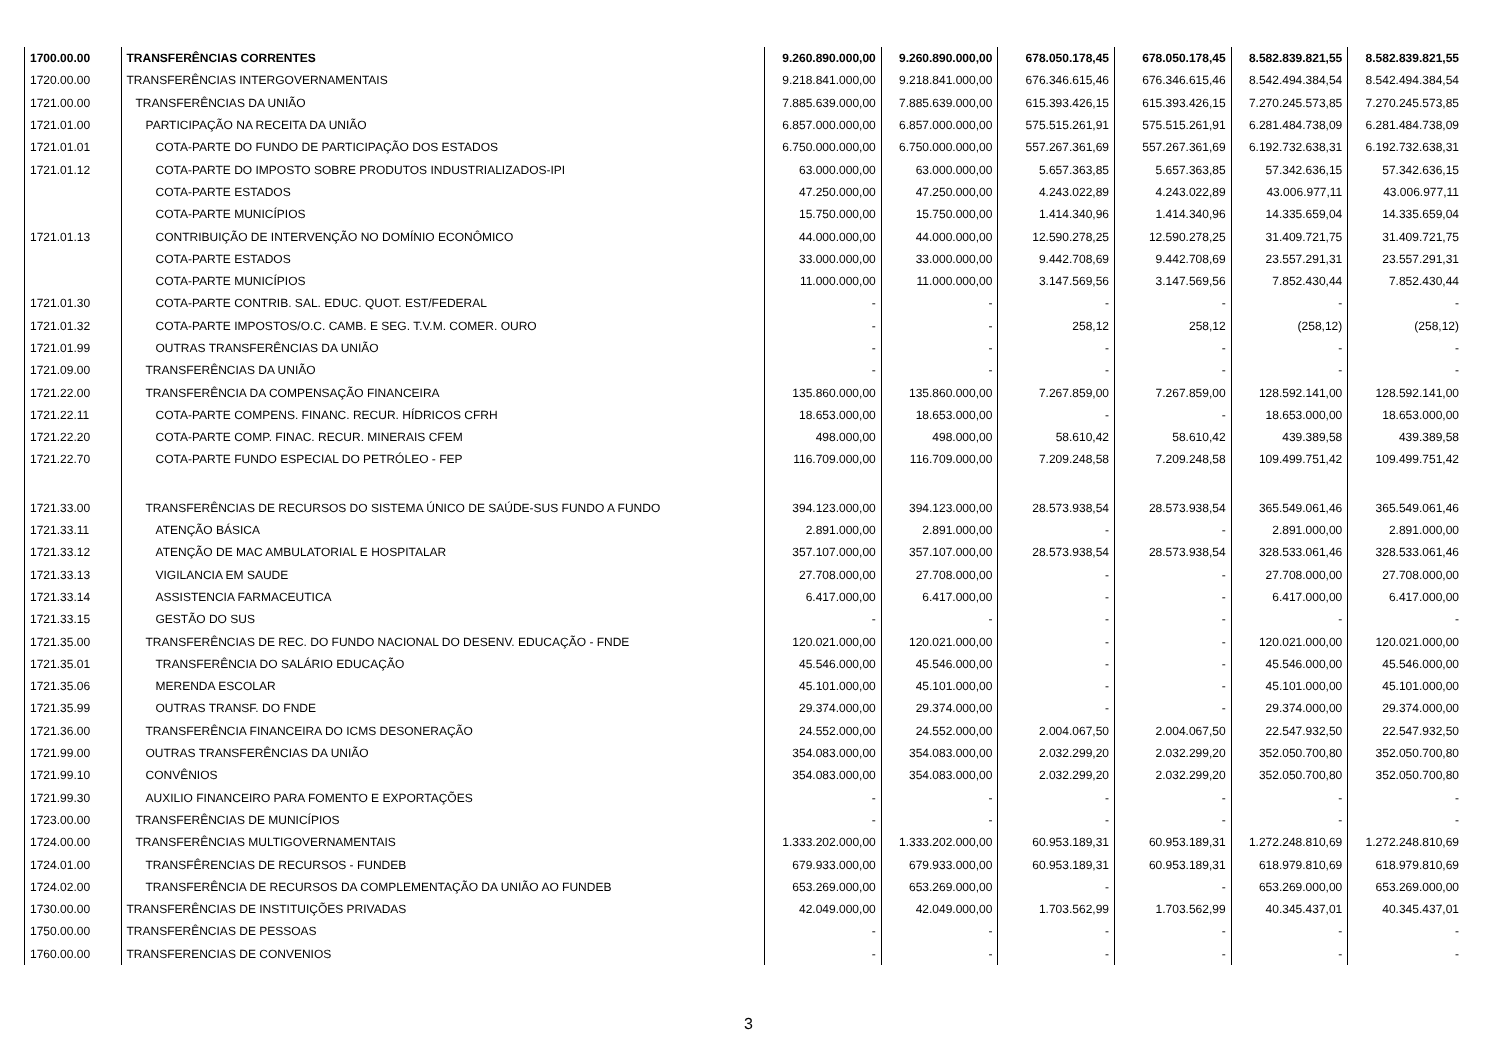| 1700.00.00 | TRANSFERÊNCIAS CORRENTES | 9.260.890.000,00 | 9.260.890.000,00 | 678.050.178,45 | 678.050.178,45 | 8.582.839.821,55 | 8.582.839.821,55 |
| 1720.00.00 | TRANSFERÊNCIAS INTERGOVERNAMENTAIS | 9.218.841.000,00 | 9.218.841.000,00 | 676.346.615,46 | 676.346.615,46 | 8.542.494.384,54 | 8.542.494.384,54 |
| 1721.00.00 | TRANSFERÊNCIAS DA UNIÃO | 7.885.639.000,00 | 7.885.639.000,00 | 615.393.426,15 | 615.393.426,15 | 7.270.245.573,85 | 7.270.245.573,85 |
| 1721.01.00 | PARTICIPAÇÃO NA RECEITA DA UNIÃO | 6.857.000.000,00 | 6.857.000.000,00 | 575.515.261,91 | 575.515.261,91 | 6.281.484.738,09 | 6.281.484.738,09 |
| 1721.01.01 | COTA-PARTE DO FUNDO DE PARTICIPAÇÃO DOS ESTADOS | 6.750.000.000,00 | 6.750.000.000,00 | 557.267.361,69 | 557.267.361,69 | 6.192.732.638,31 | 6.192.732.638,31 |
| 1721.01.12 | COTA-PARTE DO IMPOSTO SOBRE PRODUTOS INDUSTRIALIZADOS-IPI | 63.000.000,00 | 63.000.000,00 | 5.657.363,85 | 5.657.363,85 | 57.342.636,15 | 57.342.636,15 |
| | COTA-PARTE ESTADOS | 47.250.000,00 | 47.250.000,00 | 4.243.022,89 | 4.243.022,89 | 43.006.977,11 | 43.006.977,11 |
| | COTA-PARTE MUNICÍPIOS | 15.750.000,00 | 15.750.000,00 | 1.414.340,96 | 1.414.340,96 | 14.335.659,04 | 14.335.659,04 |
| 1721.01.13 | CONTRIBUIÇÃO DE INTERVENÇÃO NO DOMÍNIO ECONÔMICO | 44.000.000,00 | 44.000.000,00 | 12.590.278,25 | 12.590.278,25 | 31.409.721,75 | 31.409.721,75 |
| | COTA-PARTE ESTADOS | 33.000.000,00 | 33.000.000,00 | 9.442.708,69 | 9.442.708,69 | 23.557.291,31 | 23.557.291,31 |
| | COTA-PARTE MUNICÍPIOS | 11.000.000,00 | 11.000.000,00 | 3.147.569,56 | 3.147.569,56 | 7.852.430,44 | 7.852.430,44 |
| 1721.01.30 | COTA-PARTE CONTRIB. SAL. EDUC. QUOT. EST/FEDERAL | - | - | - | - | - | - |
| 1721.01.32 | COTA-PARTE IMPOSTOS/O.C. CAMB. E SEG. T.V.M. COMER. OURO | - | - | 258,12 | 258,12 | (258,12) | (258,12) |
| 1721.01.99 | OUTRAS TRANSFERÊNCIAS DA UNIÃO | - | - | - | - | - | - |
| 1721.09.00 | TRANSFERÊNCIAS DA UNIÃO | - | - | - | - | - | - |
| 1721.22.00 | TRANSFERÊNCIA DA COMPENSAÇÃO FINANCEIRA | 135.860.000,00 | 135.860.000,00 | 7.267.859,00 | 7.267.859,00 | 128.592.141,00 | 128.592.141,00 |
| 1721.22.11 | COTA-PARTE COMPENS. FINANC. RECUR. HÍDRICOS CFRH | 18.653.000,00 | 18.653.000,00 | - | - | 18.653.000,00 | 18.653.000,00 |
| 1721.22.20 | COTA-PARTE COMP. FINAC. RECUR. MINERAIS CFEM | 498.000,00 | 498.000,00 | 58.610,42 | 58.610,42 | 439.389,58 | 439.389,58 |
| 1721.22.70 | COTA-PARTE FUNDO ESPECIAL DO PETRÓLEO - FEP | 116.709.000,00 | 116.709.000,00 | 7.209.248,58 | 7.209.248,58 | 109.499.751,42 | 109.499.751,42 |
| 1721.33.00 | TRANSFERÊNCIAS DE RECURSOS DO SISTEMA ÚNICO DE SAÚDE-SUS FUNDO A FUNDO | 394.123.000,00 | 394.123.000,00 | 28.573.938,54 | 28.573.938,54 | 365.549.061,46 | 365.549.061,46 |
| 1721.33.11 | ATENÇÃO BÁSICA | 2.891.000,00 | 2.891.000,00 | - | - | 2.891.000,00 | 2.891.000,00 |
| 1721.33.12 | ATENÇÃO DE MAC AMBULATORIAL E HOSPITALAR | 357.107.000,00 | 357.107.000,00 | 28.573.938,54 | 28.573.938,54 | 328.533.061,46 | 328.533.061,46 |
| 1721.33.13 | VIGILANCIA EM SAUDE | 27.708.000,00 | 27.708.000,00 | - | - | 27.708.000,00 | 27.708.000,00 |
| 1721.33.14 | ASSISTENCIA FARMACEUTICA | 6.417.000,00 | 6.417.000,00 | - | - | 6.417.000,00 | 6.417.000,00 |
| 1721.33.15 | GESTÃO DO SUS | - | - | - | - | - | - |
| 1721.35.00 | TRANSFERÊNCIAS DE REC. DO FUNDO NACIONAL DO DESENV. EDUCAÇÃO - FNDE | 120.021.000,00 | 120.021.000,00 | - | - | 120.021.000,00 | 120.021.000,00 |
| 1721.35.01 | TRANSFERÊNCIA DO SALÁRIO EDUCAÇÃO | 45.546.000,00 | 45.546.000,00 | - | - | 45.546.000,00 | 45.546.000,00 |
| 1721.35.06 | MERENDA ESCOLAR | 45.101.000,00 | 45.101.000,00 | - | - | 45.101.000,00 | 45.101.000,00 |
| 1721.35.99 | OUTRAS TRANSF. DO FNDE | 29.374.000,00 | 29.374.000,00 | - | - | 29.374.000,00 | 29.374.000,00 |
| 1721.36.00 | TRANSFERÊNCIA FINANCEIRA DO ICMS DESONERAÇÃO | 24.552.000,00 | 24.552.000,00 | 2.004.067,50 | 2.004.067,50 | 22.547.932,50 | 22.547.932,50 |
| 1721.99.00 | OUTRAS TRANSFERÊNCIAS DA UNIÃO | 354.083.000,00 | 354.083.000,00 | 2.032.299,20 | 2.032.299,20 | 352.050.700,80 | 352.050.700,80 |
| 1721.99.10 | CONVÊNIOS | 354.083.000,00 | 354.083.000,00 | 2.032.299,20 | 2.032.299,20 | 352.050.700,80 | 352.050.700,80 |
| 1721.99.30 | AUXILIO FINANCEIRO PARA FOMENTO E EXPORTAÇÕES | - | - | - | - | - | - |
| 1723.00.00 | TRANSFERÊNCIAS DE MUNICÍPIOS | - | - | - | - | - | - |
| 1724.00.00 | TRANSFERÊNCIAS MULTIGOVERNAMENTAIS | 1.333.202.000,00 | 1.333.202.000,00 | 60.953.189,31 | 60.953.189,31 | 1.272.248.810,69 | 1.272.248.810,69 |
| 1724.01.00 | TRANSFÊRENCIAS DE RECURSOS - FUNDEB | 679.933.000,00 | 679.933.000,00 | 60.953.189,31 | 60.953.189,31 | 618.979.810,69 | 618.979.810,69 |
| 1724.02.00 | TRANSFERÊNCIA DE RECURSOS DA COMPLEMENTAÇÃO DA UNIÃO AO FUNDEB | 653.269.000,00 | 653.269.000,00 | - | - | 653.269.000,00 | 653.269.000,00 |
| 1730.00.00 | TRANSFERÊNCIAS DE INSTITUIÇÕES PRIVADAS | 42.049.000,00 | 42.049.000,00 | 1.703.562,99 | 1.703.562,99 | 40.345.437,01 | 40.345.437,01 |
| 1750.00.00 | TRANSFERÊNCIAS DE PESSOAS | - | - | - | - | - | - |
| 1760.00.00 | TRANSFERENCIAS DE CONVENIOS | - | - | - | - | - | - |
3